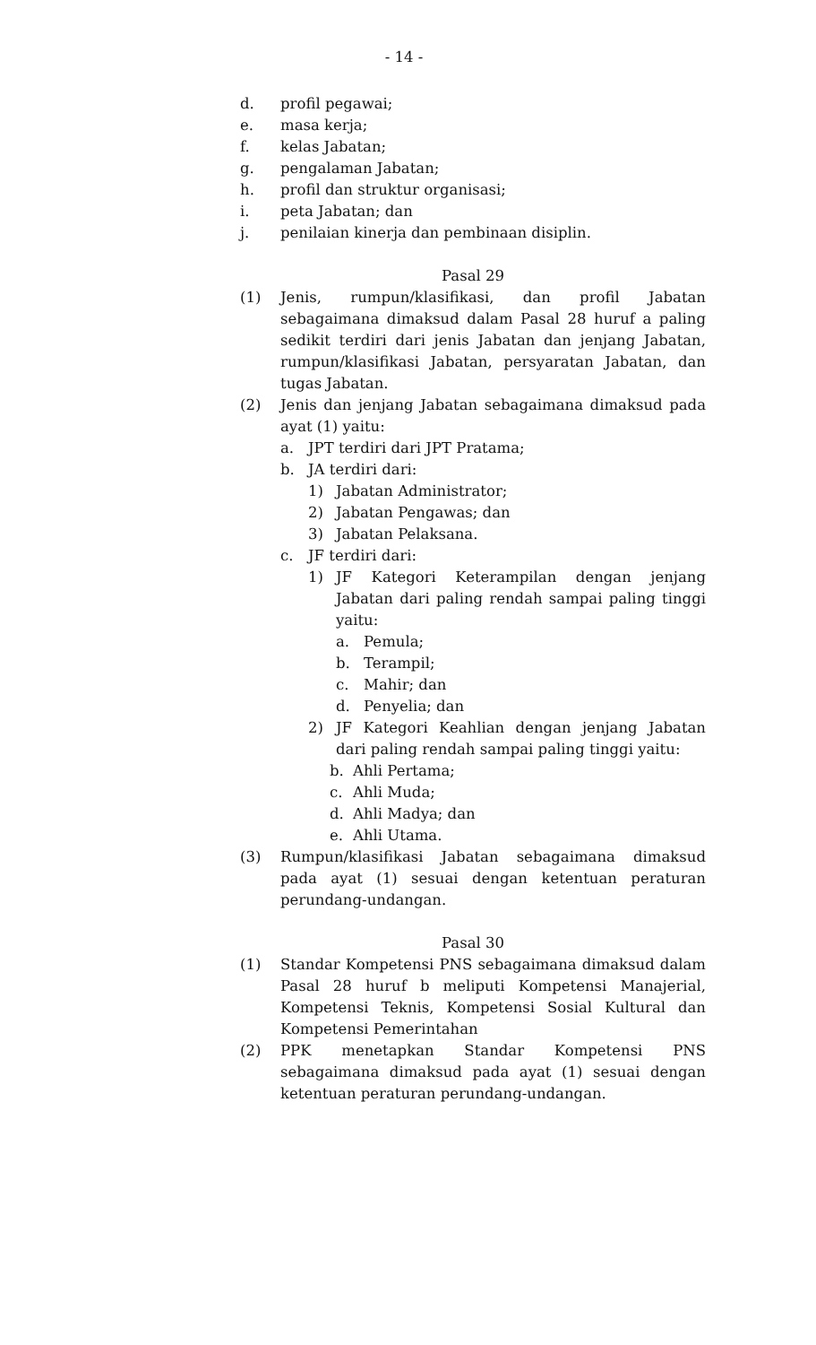- 14 -
d. profil pegawai;
e. masa kerja;
f. kelas Jabatan;
g. pengalaman Jabatan;
h. profil dan struktur organisasi;
i. peta Jabatan; dan
j. penilaian kinerja dan pembinaan disiplin.
Pasal 29
(1) Jenis, rumpun/klasifikasi, dan profil Jabatan sebagaimana dimaksud dalam Pasal 28 huruf a paling sedikit terdiri dari jenis Jabatan dan jenjang Jabatan, rumpun/klasifikasi Jabatan, persyaratan Jabatan, dan tugas Jabatan.
(2) Jenis dan jenjang Jabatan sebagaimana dimaksud pada ayat (1) yaitu:
a. JPT terdiri dari JPT Pratama;
b. JA terdiri dari:
1) Jabatan Administrator;
2) Jabatan Pengawas; dan
3) Jabatan Pelaksana.
c. JF terdiri dari:
1) JF Kategori Keterampilan dengan jenjang Jabatan dari paling rendah sampai paling tinggi yaitu:
a. Pemula;
b. Terampil;
c. Mahir; dan
d. Penyelia; dan
2) JF Kategori Keahlian dengan jenjang Jabatan dari paling rendah sampai paling tinggi yaitu:
b. Ahli Pertama;
c. Ahli Muda;
d. Ahli Madya; dan
e. Ahli Utama.
(3) Rumpun/klasifikasi Jabatan sebagaimana dimaksud pada ayat (1) sesuai dengan ketentuan peraturan perundang-undangan.
Pasal 30
(1) Standar Kompetensi PNS sebagaimana dimaksud dalam Pasal 28 huruf b meliputi Kompetensi Manajerial, Kompetensi Teknis, Kompetensi Sosial Kultural dan Kompetensi Pemerintahan
(2) PPK menetapkan Standar Kompetensi PNS sebagaimana dimaksud pada ayat (1) sesuai dengan ketentuan peraturan perundang-undangan.